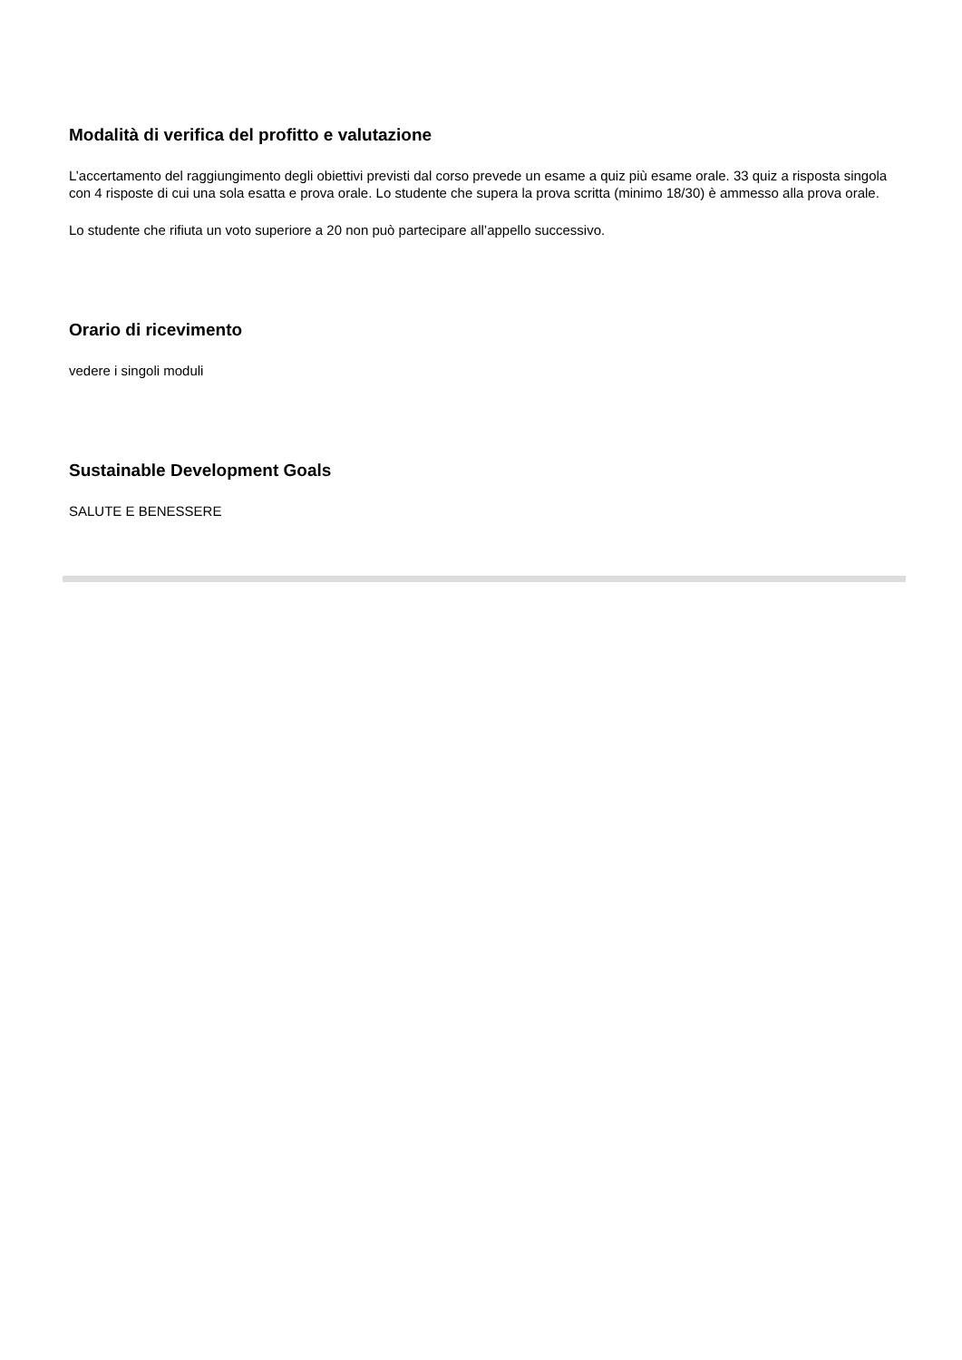Modalità di verifica del profitto e valutazione
L’accertamento del raggiungimento degli obiettivi previsti dal corso prevede un esame a quiz più esame orale. 33 quiz a risposta singola con 4 risposte di cui una sola esatta e prova orale. Lo studente che supera la prova scritta (minimo 18/30) è ammesso alla prova orale.
Lo studente che rifiuta un voto superiore a 20 non può partecipare all’appello successivo.
Orario di ricevimento
vedere i singoli moduli
Sustainable Development Goals
SALUTE E BENESSERE